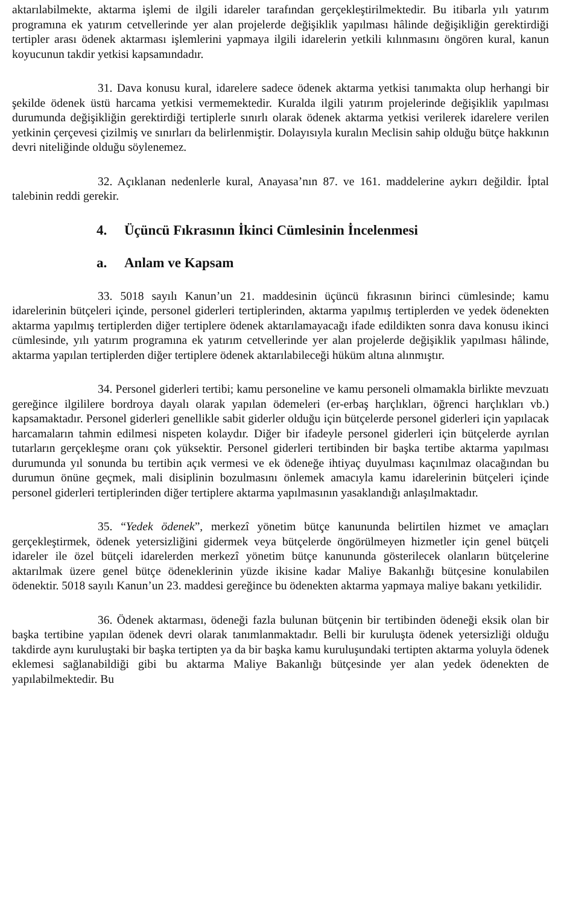aktarılabilmekte, aktarma işlemi de ilgili idareler tarafından gerçekleştirilmektedir. Bu itibarla yılı yatırım programına ek yatırım cetvellerinde yer alan projelerde değişiklik yapılması hâlinde değişikliğin gerektirdiği tertipler arası ödenek aktarması işlemlerini yapmaya ilgili idarelerin yetkili kılınmasını öngören kural, kanun koyucunun takdir yetkisi kapsamındadır.
31. Dava konusu kural, idarelere sadece ödenek aktarma yetkisi tanımakta olup herhangi bir şekilde ödenek üstü harcama yetkisi vermemektedir. Kuralda ilgili yatırım projelerinde değişiklik yapılması durumunda değişikliğin gerektirdiği tertiplerle sınırlı olarak ödenek aktarma yetkisi verilerek idarelere verilen yetkinin çerçevesi çizilmiş ve sınırları da belirlenmiştir. Dolayısıyla kuralın Meclisin sahip olduğu bütçe hakkının devri niteliğinde olduğu söylenemez.
32. Açıklanan nedenlerle kural, Anayasa’nın 87. ve 161. maddelerine aykırı değildir. İptal talebinin reddi gerekir.
4. Üçüncü Fıkrasının İkinci Cümlesinin İncelenmesi
a. Anlam ve Kapsam
33. 5018 sayılı Kanun’un 21. maddesinin üçüncü fıkrasının birinci cümlesinde; kamu idarelerinin bütçeleri içinde, personel giderleri tertiplerinden, aktarma yapılmış tertiplerden ve yedek ödenekten aktarma yapılmış tertiplerden diğer tertiplere ödenek aktarılamayacağı ifade edildikten sonra dava konusu ikinci cümlesinde, yılı yatırım programına ek yatırım cetvellerinde yer alan projelerde değişiklik yapılması hâlinde, aktarma yapılan tertiplerden diğer tertiplere ödenek aktarılabileceği hüküm altına alınmıştır.
34. Personel giderleri tertibi; kamu personeline ve kamu personeli olmamakla birlikte mevzuatı gereğince ilgililere bordroya dayalı olarak yapılan ödemeleri (er-erbaş harçlıkları, öğrenci harçlıkları vb.) kapsamaktadır. Personel giderleri genellikle sabit giderler olduğu için bütçelerde personel giderleri için yapılacak harcamaların tahmin edilmesi nispeten kolaydır. Diğer bir ifadeyle personel giderleri için bütçelerde ayrılan tutarların gerçekleşme oranı çok yüksektir. Personel giderleri tertibinden bir başka tertibe aktarma yapılması durumunda yıl sonunda bu tertibin açık vermesi ve ek ödeneğe ihtiyaç duyulması kaçınılmaz olacağından bu durumun önüne geçmek, mali disiplinin bozulmasını önlemek amacıyla kamu idarelerinin bütçeleri içinde personel giderleri tertiplerinden diğer tertiplere aktarma yapılmasının yasaklandığı anlaşılmaktadır.
35. “Yedek ödenek”, merkezî yönetim bütçe kanununda belirtilen hizmet ve amaçları gerçekleştirmek, ödenek yetersizliğini gidermek veya bütçelerde öngörülmeyen hizmetler için genel bütçeli idareler ile özel bütçeli idarelerden merkezî yönetim bütçe kanununda gösterilecek olanların bütçelerine aktarılmak üzere genel bütçe ödeneklerinin yüzde ikisine kadar Maliye Bakanlığı bütçesine konulabilen ödenektir. 5018 sayılı Kanun’un 23. maddesi gereğince bu ödenekten aktarma yapmaya maliye bakanı yetkilidir.
36. Ödenek aktarması, ödeneği fazla bulunan bütçenin bir tertibinden ödeneği eksik olan bir başka tertibine yapılan ödenek devri olarak tanımlanmaktadır. Belli bir kuruluşta ödenek yetersizliği olduğu takdirde aynı kuruluştaki bir başka tertipten ya da bir başka kamu kuruluşundaki tertipten aktarma yoluyla ödenek eklemesi sağlanabildiği gibi bu aktarma Maliye Bakanlığı bütçesinde yer alan yedek ödenekten de yapılabilmektedir. Bu